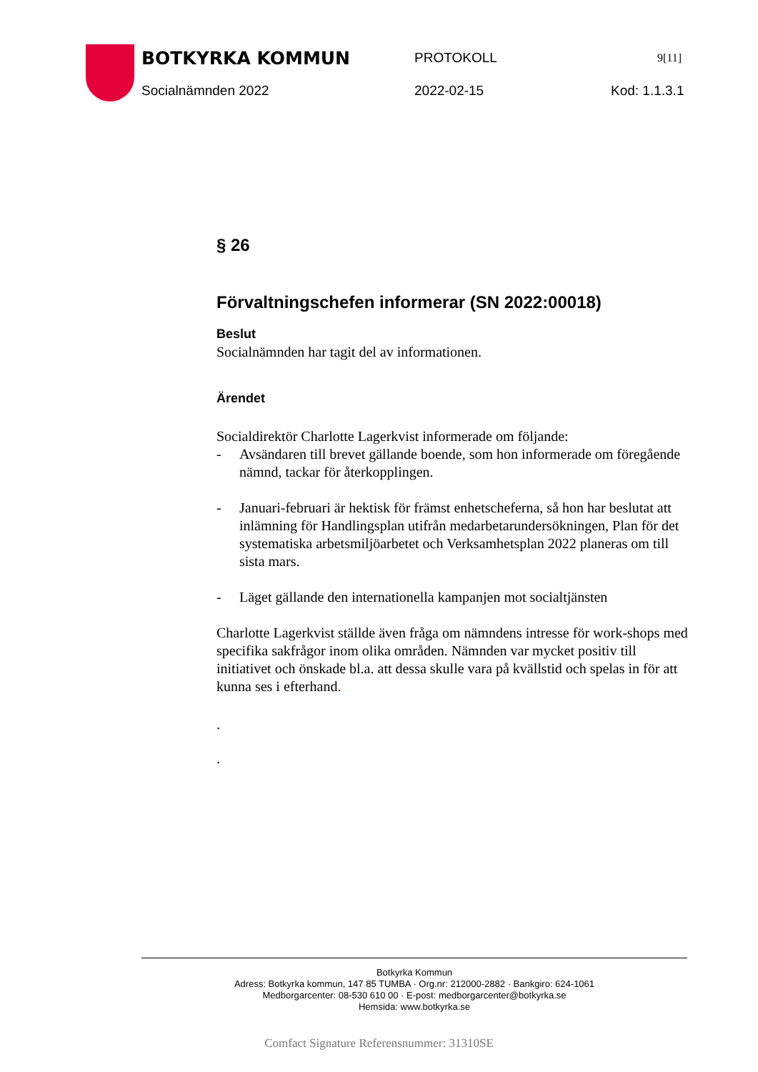BOTKYRKA KOMMUN PROTOKOLL 9[11]
Socialnämnden 2022 2022-02-15 Kod: 1.1.3.1
§ 26
Förvaltningschefen informerar (SN 2022:00018)
Beslut
Socialnämnden har tagit del av informationen.
Ärendet
Socialdirektör Charlotte Lagerkvist informerade om följande:
- Avsändaren till brevet gällande boende, som hon informerade om föregående nämnd, tackar för återkopplingen.
- Januari-februari är hektisk för främst enhetscheferna, så hon har beslutat att inlämning för Handlingsplan utifrån medarbetarundersökningen, Plan för det systematiska arbetsmiljöarbetet och Verksamhetsplan 2022 planeras om till sista mars.
- Läget gällande den internationella kampanjen mot socialtjänsten
Charlotte Lagerkvist ställde även fråga om nämndens intresse för work-shops med specifika sakfrågor inom olika områden. Nämnden var mycket positiv till initiativet och önskade bl.a. att dessa skulle vara på kvällstid och spelas in för att kunna ses i efterhand.
.
.
Botkyrka Kommun
Adress: Botkyrka kommun, 147 85 TUMBA · Org.nr: 212000-2882 · Bankgiro: 624-1061
Medborgarcenter: 08-530 610 00 · E-post: medborgarcenter@botkyrka.se
Hemsida: www.botkyrka.se
Comfact Signature Referensnummer: 31310SE